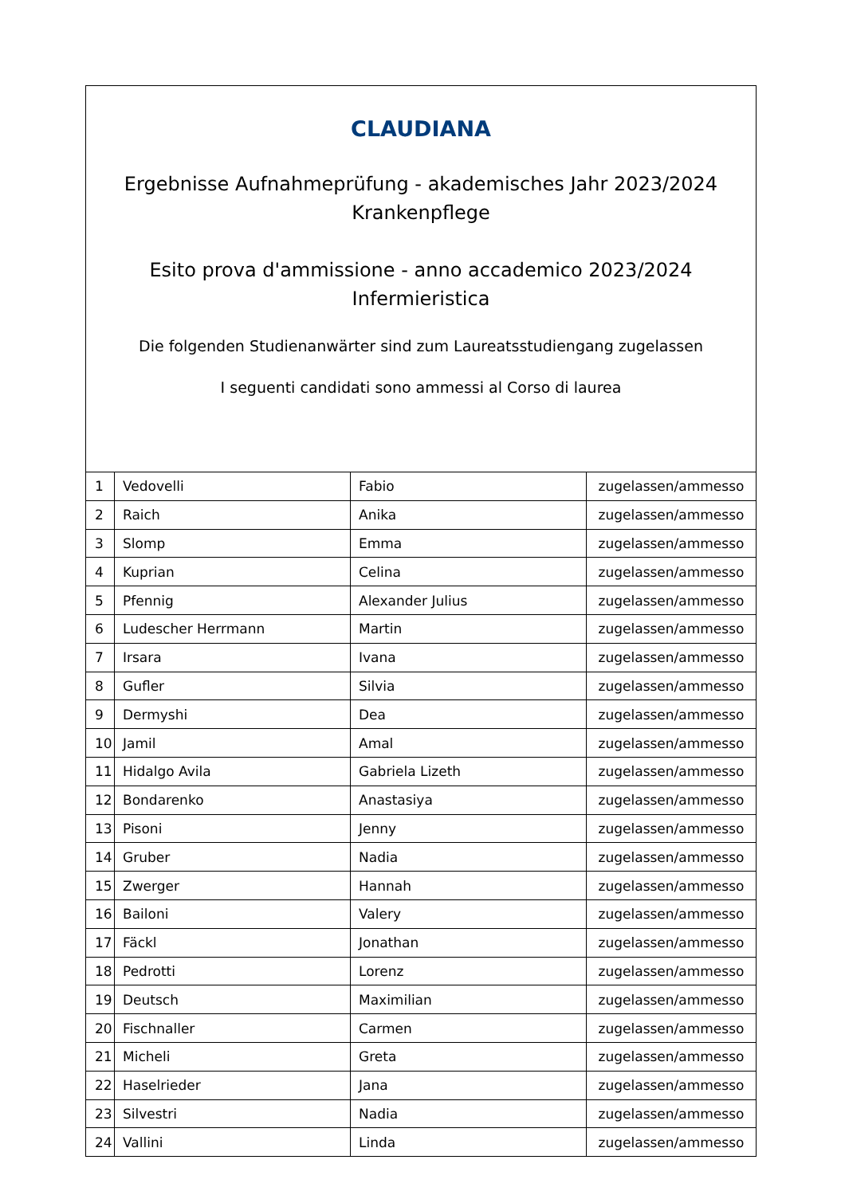CLAUDIANA
Ergebnisse Aufnahmeprüfung - akademisches Jahr 2023/2024
Krankenpflege
Esito prova d'ammissione - anno accademico 2023/2024
Infermieristica
Die folgenden Studienanwärter sind zum Laureatsstudiengang zugelassen
I seguenti candidati sono ammessi al Corso di laurea
| 1 | Vedovelli | Fabio | zugelassen/ammesso |
| 2 | Raich | Anika | zugelassen/ammesso |
| 3 | Slomp | Emma | zugelassen/ammesso |
| 4 | Kuprian | Celina | zugelassen/ammesso |
| 5 | Pfennig | Alexander Julius | zugelassen/ammesso |
| 6 | Ludescher Herrmann | Martin | zugelassen/ammesso |
| 7 | Irsara | Ivana | zugelassen/ammesso |
| 8 | Gufler | Silvia | zugelassen/ammesso |
| 9 | Dermyshi | Dea | zugelassen/ammesso |
| 10 | Jamil | Amal | zugelassen/ammesso |
| 11 | Hidalgo Avila | Gabriela Lizeth | zugelassen/ammesso |
| 12 | Bondarenko | Anastasiya | zugelassen/ammesso |
| 13 | Pisoni | Jenny | zugelassen/ammesso |
| 14 | Gruber | Nadia | zugelassen/ammesso |
| 15 | Zwerger | Hannah | zugelassen/ammesso |
| 16 | Bailoni | Valery | zugelassen/ammesso |
| 17 | Fäckl | Jonathan | zugelassen/ammesso |
| 18 | Pedrotti | Lorenz | zugelassen/ammesso |
| 19 | Deutsch | Maximilian | zugelassen/ammesso |
| 20 | Fischnaller | Carmen | zugelassen/ammesso |
| 21 | Micheli | Greta | zugelassen/ammesso |
| 22 | Haselrieder | Jana | zugelassen/ammesso |
| 23 | Silvestri | Nadia | zugelassen/ammesso |
| 24 | Vallini | Linda | zugelassen/ammesso |